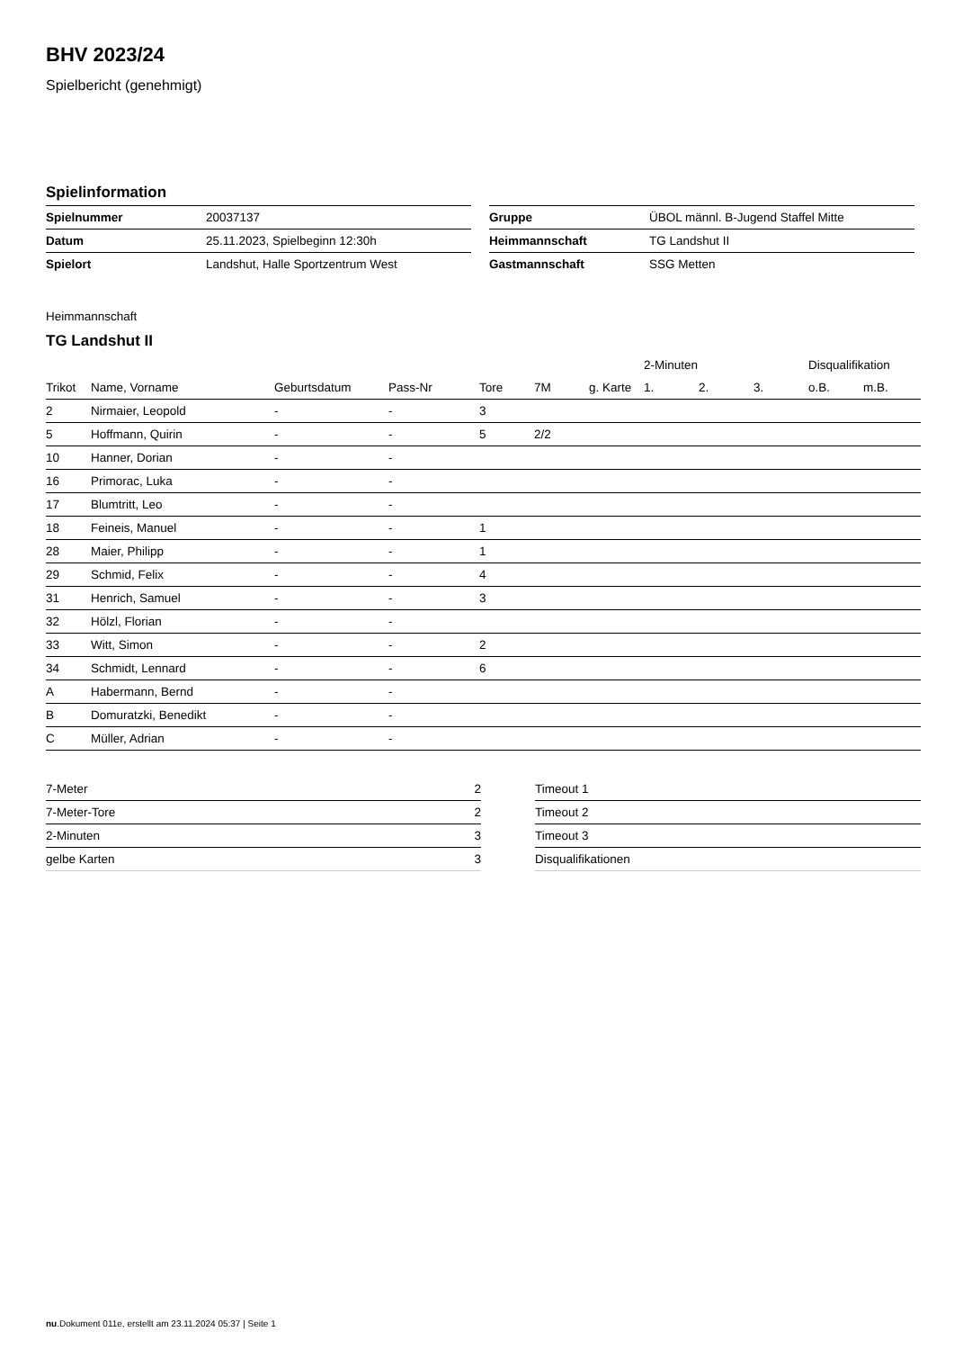BHV 2023/24
Spielbericht (genehmigt)
Spielinformation
| Spielnummer | 20037137 |
| Datum | 25.11.2023, Spielbeginn 12:30h |
| Spielort | Landshut, Halle Sportzentrum West |
| Gruppe | ÜBOL männl. B-Jugend Staffel Mitte |
| Heimmannschaft | TG Landshut II |
| Gastmannschaft | SSG Metten |
Heimmannschaft
TG Landshut II
| | | | | | | | 2-Minuten | | | Disqualifikation | |
| --- | --- | --- | --- | --- | --- | --- | --- | --- | --- | --- | --- |
| Trikot | Name, Vorname | Geburtsdatum | Pass-Nr | Tore | 7M | g. Karte | 1. | 2. | 3. | o.B. | m.B. |
| 2 | Nirmaier, Leopold | - | - | 3 | | | | | | | |
| 5 | Hoffmann, Quirin | - | - | 5 | 2/2 | | | | | | |
| 10 | Hanner, Dorian | - | - | | | | | | | | |
| 16 | Primorac, Luka | - | - | | | | | | | | |
| 17 | Blumtritt, Leo | - | - | | | | | | | | |
| 18 | Feineis, Manuel | - | - | 1 | | | | | | | |
| 28 | Maier, Philipp | - | - | 1 | | | | | | | |
| 29 | Schmid, Felix | - | - | 4 | | | | | | | |
| 31 | Henrich, Samuel | - | - | 3 | | | | | | | |
| 32 | Hölzl, Florian | - | - | | | | | | | | |
| 33 | Witt, Simon | - | - | 2 | | | | | | | |
| 34 | Schmidt, Lennard | - | - | 6 | | | | | | | |
| A | Habermann, Bernd | - | - | | | | | | | | |
| B | Domuratzki, Benedikt | - | - | | | | | | | | |
| C | Müller, Adrian | - | - | | | | | | | | |
| 7-Meter | 2 |
| 7-Meter-Tore | 2 |
| 2-Minuten | 3 |
| gelbe Karten | 3 |
| Timeout 1 |
| Timeout 2 |
| Timeout 3 |
| Disqualifikationen |
nu.Dokument 011e, erstellt am 23.11.2024 05:37 | Seite 1